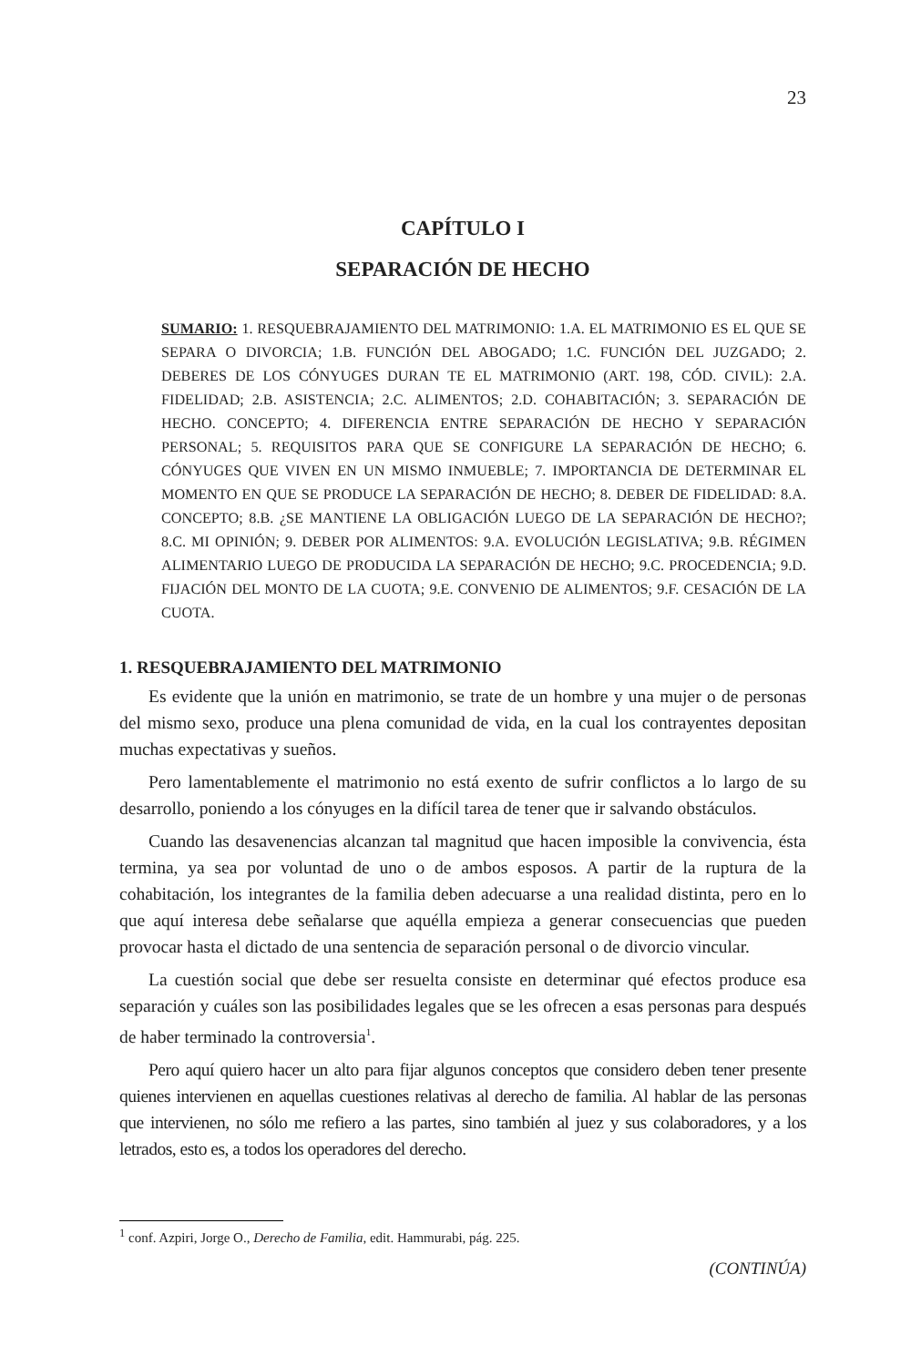23
CAPÍTULO I
SEPARACIÓN DE HECHO
SUMARIO: 1. RESQUEBRAJAMIENTO DEL MATRIMONIO: 1.A. EL MATRIMONIO ES EL QUE SE SEPARA O DIVORCIA; 1.B. FUNCIÓN DEL ABOGADO; 1.C. FUNCIÓN DEL JUZGADO; 2. DEBERES DE LOS CÓNYUGES DURAN TE EL MATRIMONIO (ART. 198, CÓD. CIVIL): 2.A. FIDELIDAD; 2.B. ASISTENCIA; 2.C. ALIMENTOS; 2.D. COHABITACIÓN; 3. SEPARACIÓN DE HECHO. CONCEPTO; 4. DIFERENCIA ENTRE SEPARACIÓN DE HECHO Y SEPARACIÓN PERSONAL; 5. REQUISITOS PARA QUE SE CONFIGURE LA SEPARACIÓN DE HECHO; 6. CÓNYUGES QUE VIVEN EN UN MISMO INMUEBLE; 7. IMPORTANCIA DE DETERMINAR EL MOMENTO EN QUE SE PRODUCE LA SEPARACIÓN DE HECHO; 8. DEBER DE FIDELIDAD: 8.A. CONCEPTO; 8.B. ¿SE MANTIENE LA OBLIGACIÓN LUEGO DE LA SEPARACIÓN DE HECHO?; 8.C. MI OPINIÓN; 9. DEBER POR ALIMENTOS: 9.A. EVOLUCIÓN LEGISLATIVA; 9.B. RÉGIMEN ALIMENTARIO LUEGO DE PRODUCIDA LA SEPARACIÓN DE HECHO; 9.C. PROCEDENCIA; 9.D. FIJACIÓN DEL MONTO DE LA CUOTA; 9.E. CONVENIO DE ALIMENTOS; 9.F. CESACIÓN DE LA CUOTA.
1. RESQUEBRAJAMIENTO DEL MATRIMONIO
Es evidente que la unión en matrimonio, se trate de un hombre y una mujer o de personas del mismo sexo, produce una plena comunidad de vida, en la cual los contrayentes depositan muchas expectativas y sueños.
Pero lamentablemente el matrimonio no está exento de sufrir conflictos a lo largo de su desarrollo, poniendo a los cónyuges en la difícil tarea de tener que ir salvando obstáculos.
Cuando las desavenencias alcanzan tal magnitud que hacen imposible la convivencia, ésta termina, ya sea por voluntad de uno o de ambos esposos. A partir de la ruptura de la cohabitación, los integrantes de la familia deben adecuarse a una realidad distinta, pero en lo que aquí interesa debe señalarse que aquélla empieza a generar consecuencias que pueden provocar hasta el dictado de una sentencia de separación personal o de divorcio vincular.
La cuestión social que debe ser resuelta consiste en determinar qué efectos produce esa separación y cuáles son las posibilidades legales que se les ofrecen a esas personas para después de haber terminado la controversia<sup>1</sup>.
Pero aquí quiero hacer un alto para fijar algunos conceptos que considero deben tener presente quienes intervienen en aquellas cuestiones relativas al derecho de familia. Al hablar de las personas que intervienen, no sólo me refiero a las partes, sino también al juez y sus colaboradores, y a los letrados, esto es, a todos los operadores del derecho.
<sup>1</sup> conf. Azpiri, Jorge O., Derecho de Familia, edit. Hammurabi, pág. 225.
(CONTINÚA)